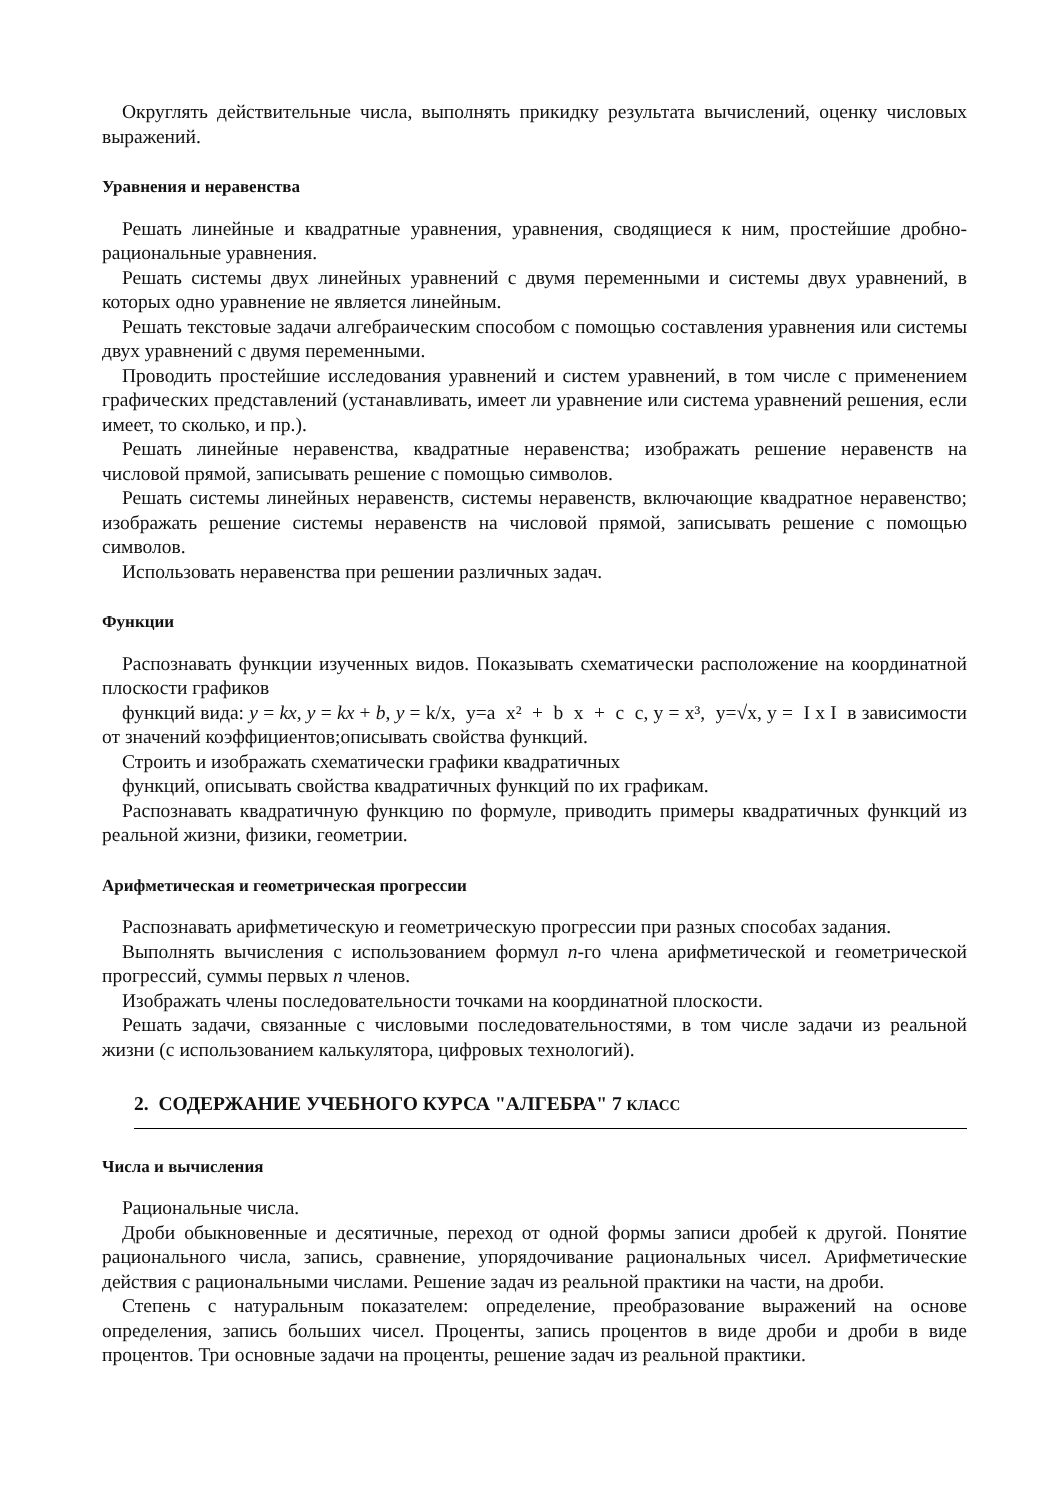Округлять действительные числа, выполнять прикидку результата вычислений, оценку числовых выражений.
Уравнения и неравенства
Решать линейные и квадратные уравнения, уравнения, сводящиеся к ним, простейшие дробно-рациональные уравнения.
Решать системы двух линейных уравнений с двумя переменными и системы двух уравнений, в которых одно уравнение не является линейным.
Решать текстовые задачи алгебраическим способом с помощью составления уравнения или системы двух уравнений с двумя переменными.
Проводить простейшие исследования уравнений и систем уравнений, в том числе с применением графических представлений (устанавливать, имеет ли уравнение или система уравнений решения, если имеет, то сколько, и пр.).
Решать линейные неравенства, квадратные неравенства; изображать решение неравенств на числовой прямой, записывать решение с помощью символов.
Решать системы линейных неравенств, системы неравенств, включающие квадратное неравенство; изображать решение системы неравенств на числовой прямой, записывать решение с помощью символов.
Использовать неравенства при решении различных задач.
Функции
Распознавать функции изученных видов. Показывать схематически расположение на координатной плоскости графиков
функций вида: y = kx, y = kx + b, y = k/x, y=a x² + b x + c c, y = x³, y=√x, y = I x I в зависимости от значений коэффициентов;описывать свойства функций.
Строить и изображать схематически графики квадратичных
функций, описывать свойства квадратичных функций по их графикам.
Распознавать квадратичную функцию по формуле, приводить примеры квадратичных функций из реальной жизни, физики, геометрии.
Арифметическая и геометрическая прогрессии
Распознавать арифметическую и геометрическую прогрессии при разных способах задания.
Выполнять вычисления с использованием формул n-го члена арифметической и геометрической прогрессий, суммы первых n членов.
Изображать члены последовательности точками на координатной плоскости.
Решать задачи, связанные с числовыми последовательностями, в том числе задачи из реальной жизни (с использованием калькулятора, цифровых технологий).
2. СОДЕРЖАНИЕ УЧЕБНОГО КУРСА "АЛГЕБРА" 7 КЛАСС
Числа и вычисления
Рациональные числа.
Дроби обыкновенные и десятичные, переход от одной формы записи дробей к другой. Понятие рационального числа, запись, сравнение, упорядочивание рациональных чисел. Арифметические действия с рациональными числами. Решение задач из реальной практики на части, на дроби.
Степень с натуральным показателем: определение, преобразование выражений на основе определения, запись больших чисел. Проценты, запись процентов в виде дроби и дроби в виде процентов. Три основные задачи на проценты, решение задач из реальной практики.